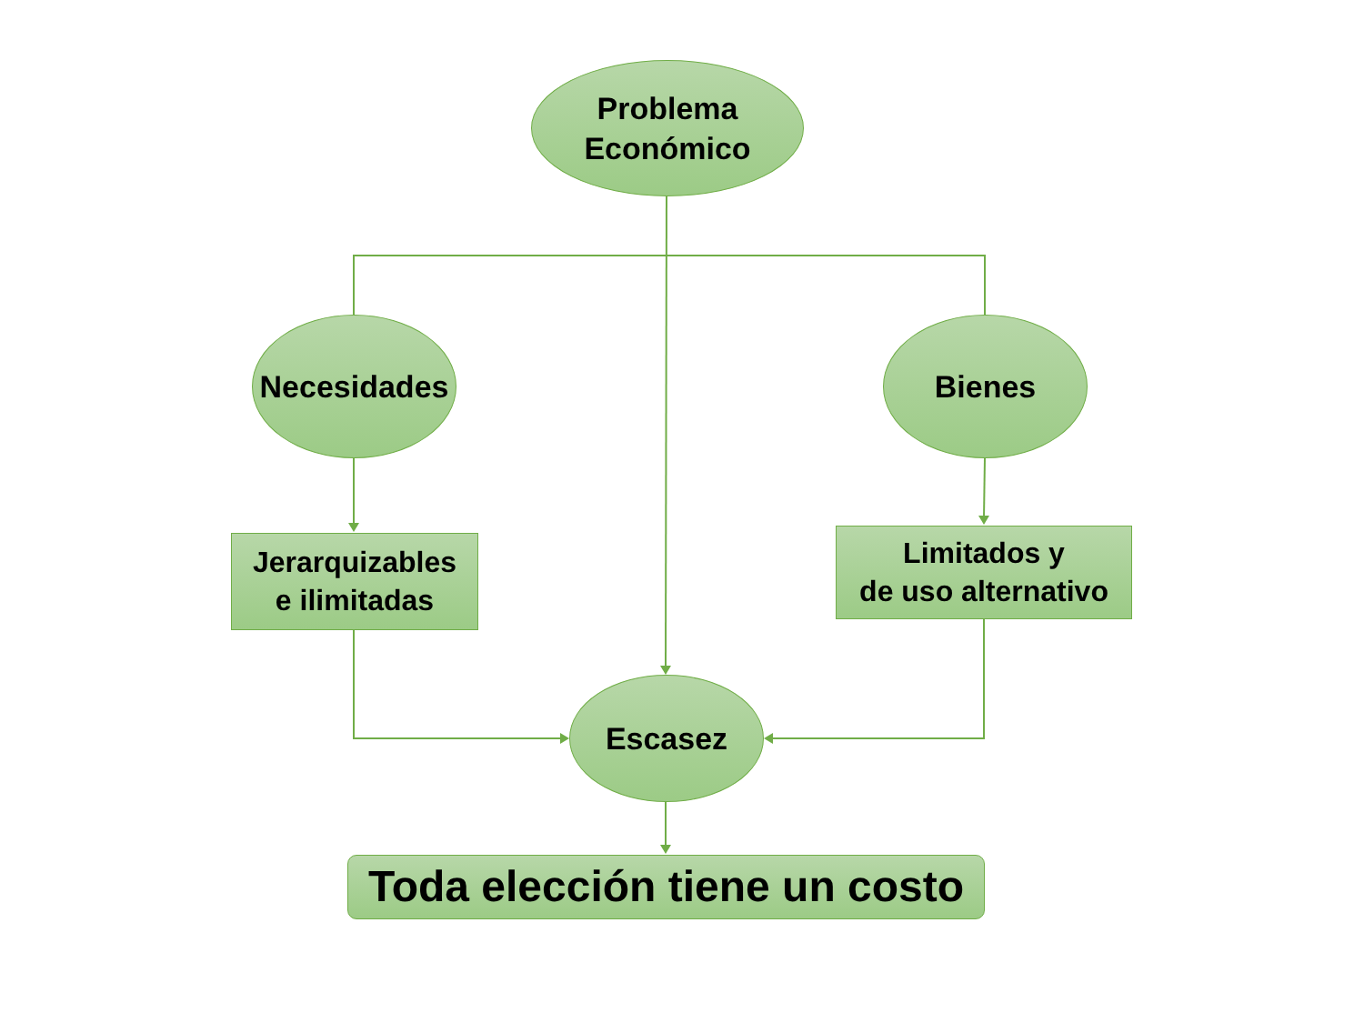Problema
Económico
Necesidades Bienes
Jerarquizables
e ilimitadas
Limitados y
de uso alternativo
Escasez
Toda elección tiene un costo